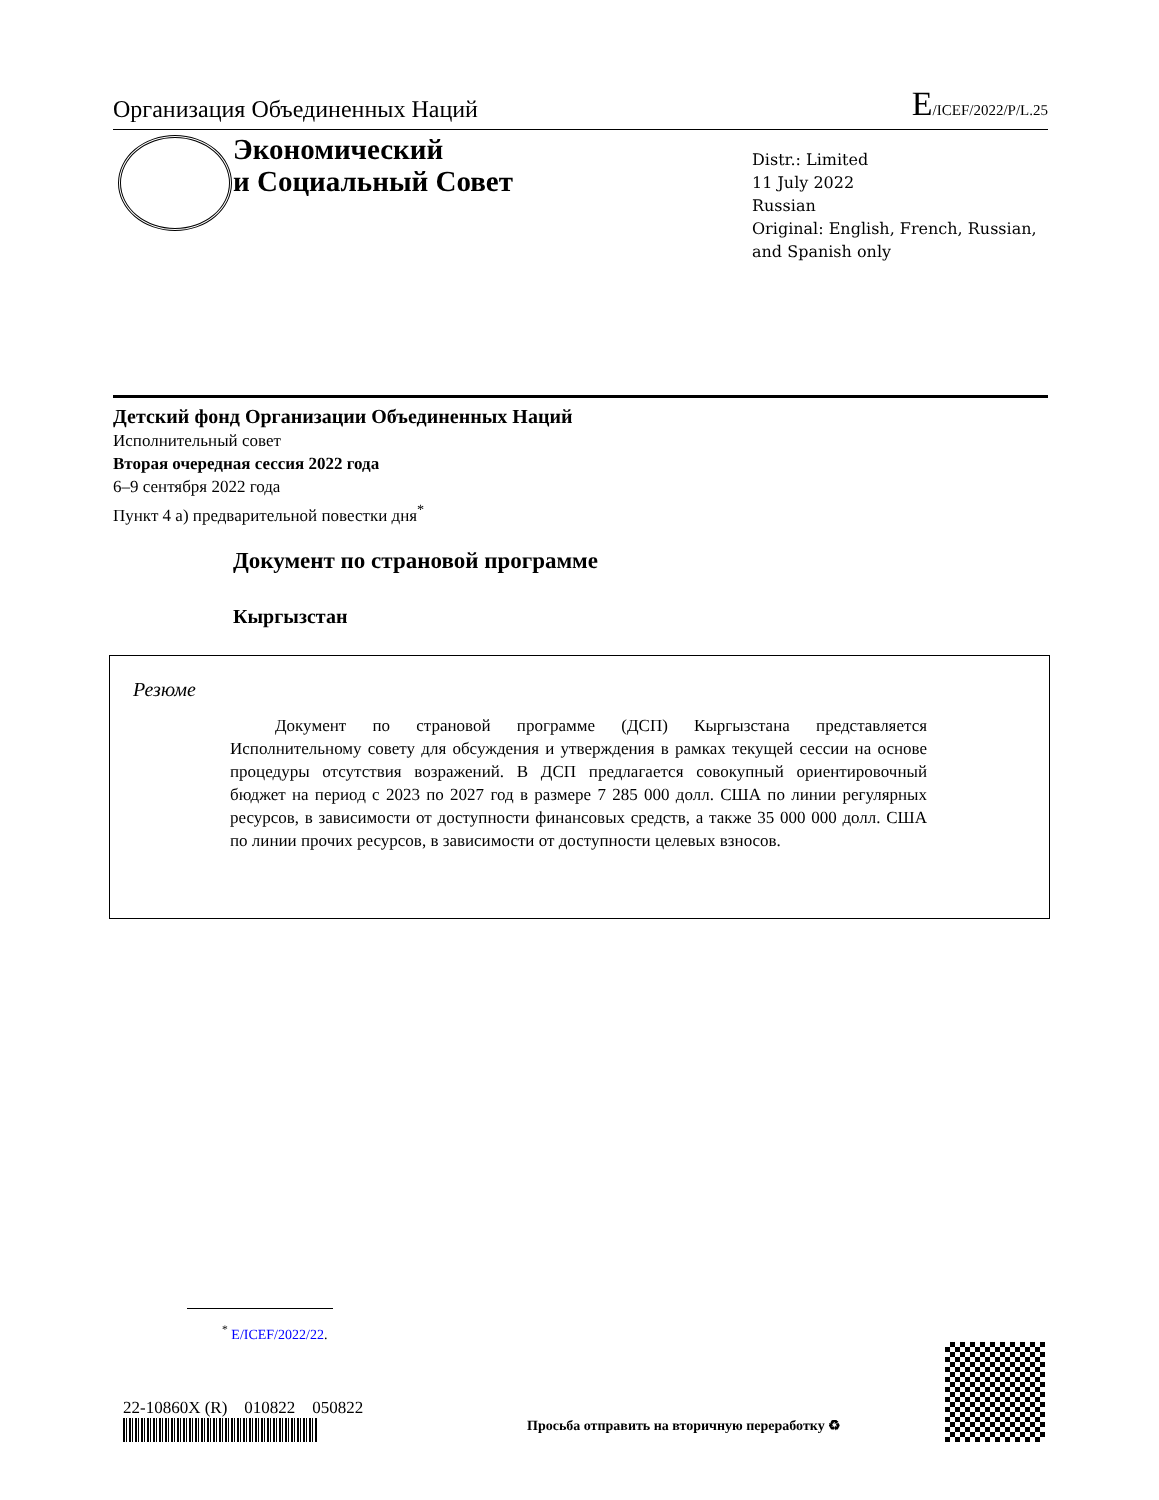Организация Объединенных Наций
E/ICEF/2022/P/L.25
Экономический
и Социальный Совет
Distr.: Limited
11 July 2022
Russian
Original: English, French, Russian,
and Spanish only
Детский фонд Организации Объединенных Наций
Исполнительный совет
Вторая очередная сессия 2022 года
6–9 сентября 2022 года
Пункт 4 a) предварительной повестки дня<sup>*</sup>
Документ по страновой программе
Кыргызстан
Резюме
Документ по страновой программе (ДСП) Кыргызстана представляется Исполнительному совету для обсуждения и утверждения в рамках текущей сессии на основе процедуры отсутствия возражений. В ДСП предлагается совокупный ориентировочный бюджет на период с 2023 по 2027 год в размере 7 285 000 долл. США по линии регулярных ресурсов, в зависимости от доступности финансовых средств, а также 35 000 000 долл. США по линии прочих ресурсов, в зависимости от доступности целевых взносов.
<sup>*</sup> E/ICEF/2022/22.
22-10860X (R) 010822 050822
Просьба отправить на вторичную переработку ♻